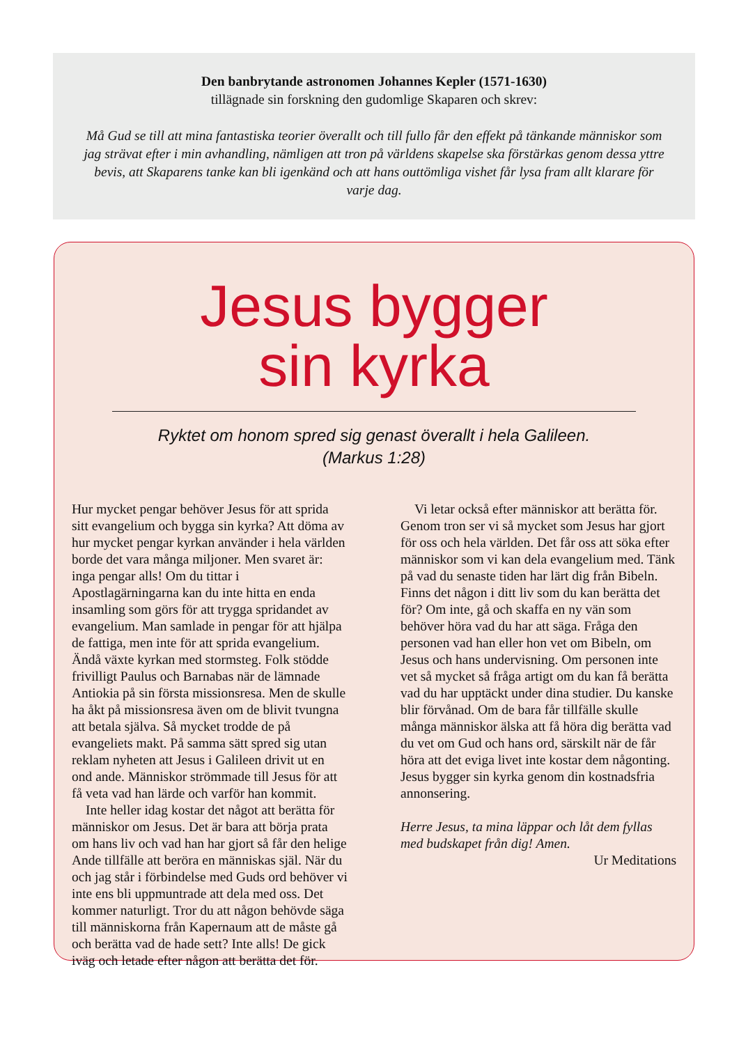Den banbrytande astronomen Johannes Kepler (1571-1630)
tillägnade sin forskning den gudomlige Skaparen och skrev:
Må Gud se till att mina fantastiska teorier överallt och till fullo får den effekt på tänkande människor som jag strävat efter i min avhandling, nämligen att tron på världens skapelse ska förstärkas genom dessa yttre bevis, att Skaparens tanke kan bli igenkänd och att hans outtömliga vishet får lysa fram allt klarare för varje dag.
Jesus bygger
sin kyrka
Ryktet om honom spred sig genast överallt i hela Galileen.
(Markus 1:28)
Hur mycket pengar behöver Jesus för att sprida sitt evangelium och bygga sin kyrka? Att döma av hur mycket pengar kyrkan använder i hela världen borde det vara många miljoner. Men svaret är: inga pengar alls! Om du tittar i Apostlagärningarna kan du inte hitta en enda insamling som görs för att trygga spridandet av evangelium. Man samlade in pengar för att hjälpa de fattiga, men inte för att sprida evangelium. Ändå växte kyrkan med stormsteg. Folk stödde frivilligt Paulus och Barnabas när de lämnade Antiokia på sin första missionsresa. Men de skulle ha åkt på missionsresa även om de blivit tvungna att betala själva. Så mycket trodde de på evangeliets makt. På samma sätt spred sig utan reklam nyheten att Jesus i Galileen drivit ut en ond ande. Människor strömmade till Jesus för att få veta vad han lärde och varför han kommit.
Inte heller idag kostar det något att berätta för människor om Jesus. Det är bara att börja prata om hans liv och vad han har gjort så får den helige Ande tillfälle att beröra en människas själ. När du och jag står i förbindelse med Guds ord behöver vi inte ens bli uppmuntrade att dela med oss. Det kommer naturligt. Tror du att någon behövde säga till människorna från Kapernaum att de måste gå och berätta vad de hade sett? Inte alls! De gick iväg och letade efter någon att berätta det för.
Vi letar också efter människor att berätta för. Genom tron ser vi så mycket som Jesus har gjort för oss och hela världen. Det får oss att söka efter människor som vi kan dela evangelium med. Tänk på vad du senaste tiden har lärt dig från Bibeln. Finns det någon i ditt liv som du kan berätta det för? Om inte, gå och skaffa en ny vän som behöver höra vad du har att säga. Fråga den personen vad han eller hon vet om Bibeln, om Jesus och hans undervisning. Om personen inte vet så mycket så fråga artigt om du kan få berätta vad du har upptäckt under dina studier. Du kanske blir förvånad. Om de bara får tillfälle skulle många människor älska att få höra dig berätta vad du vet om Gud och hans ord, särskilt när de får höra att det eviga livet inte kostar dem någonting. Jesus bygger sin kyrka genom din kostnadsfria annonsering.
Herre Jesus, ta mina läppar och låt dem fyllas med budskapet från dig! Amen.
Ur Meditations